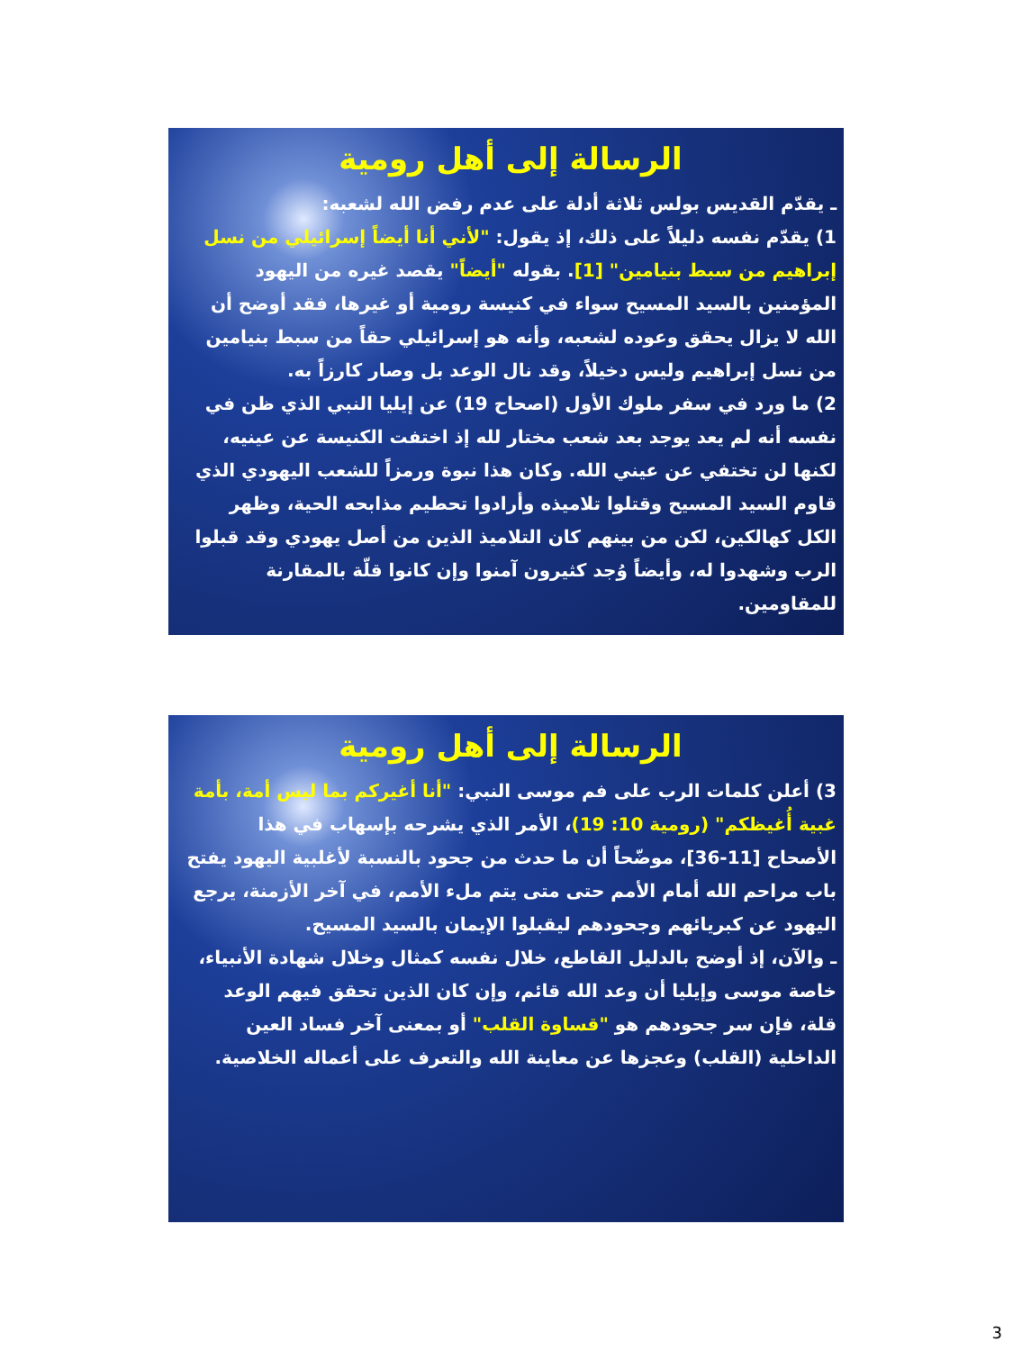الرسالة إلى أهل رومية
ـ يقدّم القديس بولس ثلاثة أدلة على عدم رفض الله لشعبه:
1) يقدّم نفسه دليلاً على ذلك، إذ يقول: "لأني أنا أيضاً إسرائيلي من نسل إبراهيم من سبط بنيامين" [1]. بقوله "أيضاً" يقصد غيره من اليهود المؤمنين بالسيد المسيح سواء في كنيسة رومية أو غيرها، فقد أوضح أن الله لا يزال يحقق وعوده لشعبه، وأنه هو إسرائيلي حقاً من سبط بنيامين من نسل إبراهيم وليس دخيلاً، وقد نال الوعد بل وصار كارزاً به.
2) ما ورد في سفر ملوك الأول (اصحاح 19) عن إيليا النبي الذي ظن في نفسه أنه لم يعد يوجد بعد شعب مختار لله إذ اختفت الكنيسة عن عينيه، لكنها لن تختفي عن عيني الله. وكان هذا نبوة ورمزاً للشعب اليهودي الذي قاوم السيد المسيح وقتلوا تلاميذه وأرادوا تحطيم مذابحه الحية، وظهر الكل كهالكين، لكن من بينهم كان التلاميذ الذين من أصل يهودي وقد قبلوا الرب وشهدوا له، وأيضاً وُجد كثيرون آمنوا وإن كانوا قلّة بالمقارنة للمقاومين.
الرسالة إلى أهل رومية
3) أعلن كلمات الرب على فم موسى النبي: "أنا أغيركم بما ليس أمة، بأمة غبية أُغيظكم" (رومية 10: 19)، الأمر الذي يشرحه بإسهاب في هذا الأصحاح [11-36]، موضّحاً أن ما حدث من جحود بالنسبة لأغلبية اليهود يفتح باب مراحم الله أمام الأمم حتى متى يتم ملء الأمم، في آخر الأزمنة، يرجع اليهود عن كبريائهم وجحودهم ليقبلوا الإيمان بالسيد المسيح.
ـ والآن، إذ أوضح بالدليل القاطع، خلال نفسه كمثال وخلال شهادة الأنبياء، خاصة موسى وإيليا أن وعد الله قائم، وإن كان الذين تحقق فيهم الوعد قلة، فإن سر جحودهم هو "قساوة القلب" أو بمعنى آخر فساد العين الداخلية (القلب) وعجزها عن معاينة الله والتعرف على أعماله الخلاصية.
3